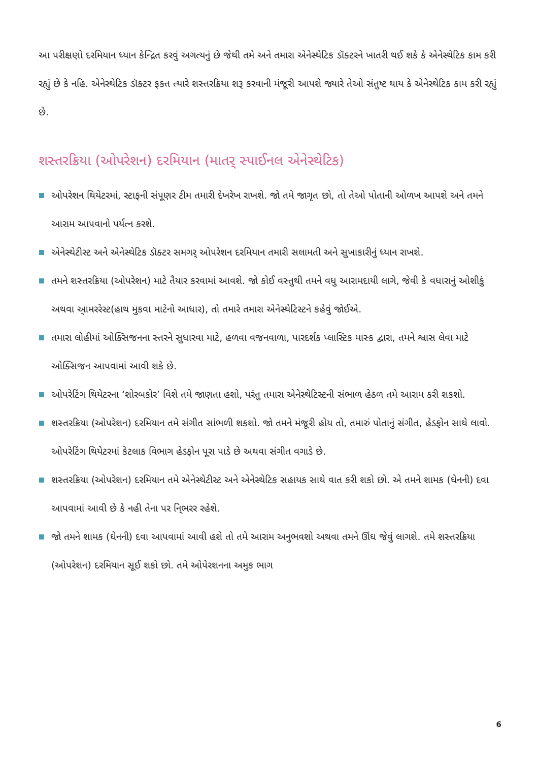આ પરીક્ષણો દરમિયાન ધ્યાન કેન્દ્રિત કરવું અગત્યનું છે જેથી તમે અને તમારા એનેસ્થેટિક ડૉક્ટરને ખાતરી થઈ શકે કે એનેસ્થેટિક કામ કરી રહ્યું છે કે નહિ. એનેસ્થેટિક ડૉક્ટર ફક્ત ત્યારે શસ્તરક્રિયા શરૂ કરવાની મંજૂરી આપશે જ્યારે તેઓ સંતુષ્ટ થાય કે એનેસ્થેટિક કામ કરી રહ્યું છે.
શસ્તરક્રિયા (ઓપરેશન) દરમિયાન (માતર્ સ્પાઈનલ એનેસ્થેટિક)
ઓપરેશન થિયેટરમાં, સ્ટાફની સંપૂણર ટીમ તમારી દેખરેખ રાખશે. જો તમે જાગૃત છો, તો તેઓ પોતાની ઓળખ આપશે અને તમને આરામ આપવાનો પર્યત્ન કરશે.
એનેસ્થેટીસ્ટ અને એનેસ્થેટિક ડૉક્ટર સમગર્ ઓપરેશન દરમિયાન તમારી સલામતી અને સુખાકારીનું ધ્યાન રાખશે.
તમને શસ્તરક્રિયા (ઓપરેશન) માટે તૈયાર કરવામાં આવશે. જો કોઈ વસ્તુથી તમને વધુ આરામદાયી લાગે, જેવી કે વધારાનું ઓશીકું અથવા આ્મરરેસ્ટ(હાથ મુકવા માટેનો આધાર), તો તમારે તમારા એનેસ્થેટિસ્ટને કહેવું જોઈએ.
તમારા લોહીમાં ઓક્સિજનના સ્તરને સુધારવા માટે, હળવા વજનવાળા, પારદર્શક પ્લાસ્ટિક માસ્ક દ્વારા, તમને શ્વાસ લેવા માટે ઓક્સિજન આપવામાં આવી શકે છે.
ઓપરેટિંગ થિયેટરના ‘શોરબકોર’ વિશે તમે જાણતા હશો, પરંતુ તમારા એનેસ્થેટિસ્ટની સંભાળ હેઠળ તમે આરામ કરી શકશો.
શસ્તરક્રિયા (ઓપરેશન) દરમિયાન તમે સંગીત સાંભળી શકશો. જો તમને મંજૂરી હોય તો, તમારું પોતાનું સંગીત, હેડફોન સાથે લાવો. ઓપરેટિંગ થિયેટરમાં કેટલાક વિભાગ હેડફોન પૂરા પાડે છે અથવા સંગીત વગાડે છે.
શસ્તરક્રિયા (ઓપરેશન) દરમિયાન તમે એનેસ્થેટીસ્ટ અને એનેસ્થેટિક સહાયક સાથે વાત કરી શકો છો. એ તમને શામક (ઘેનની) દવા આપવામાં આવી છે કે નહી તેના પર નિ્ભરર રહેશે.
જો તમને શામક (ઘેનની) દવા આપવામાં આવી હશે તો તમે આરામ અનુભવશો અથવા તમને ઊંઘ જેવુંં લાગશે. તમે શસ્તરક્રિયા (ઓપરેશન) દરમિયાન સૂઈ શકો છો. તમે ઓપેરશનના અમુક ભાગ
6